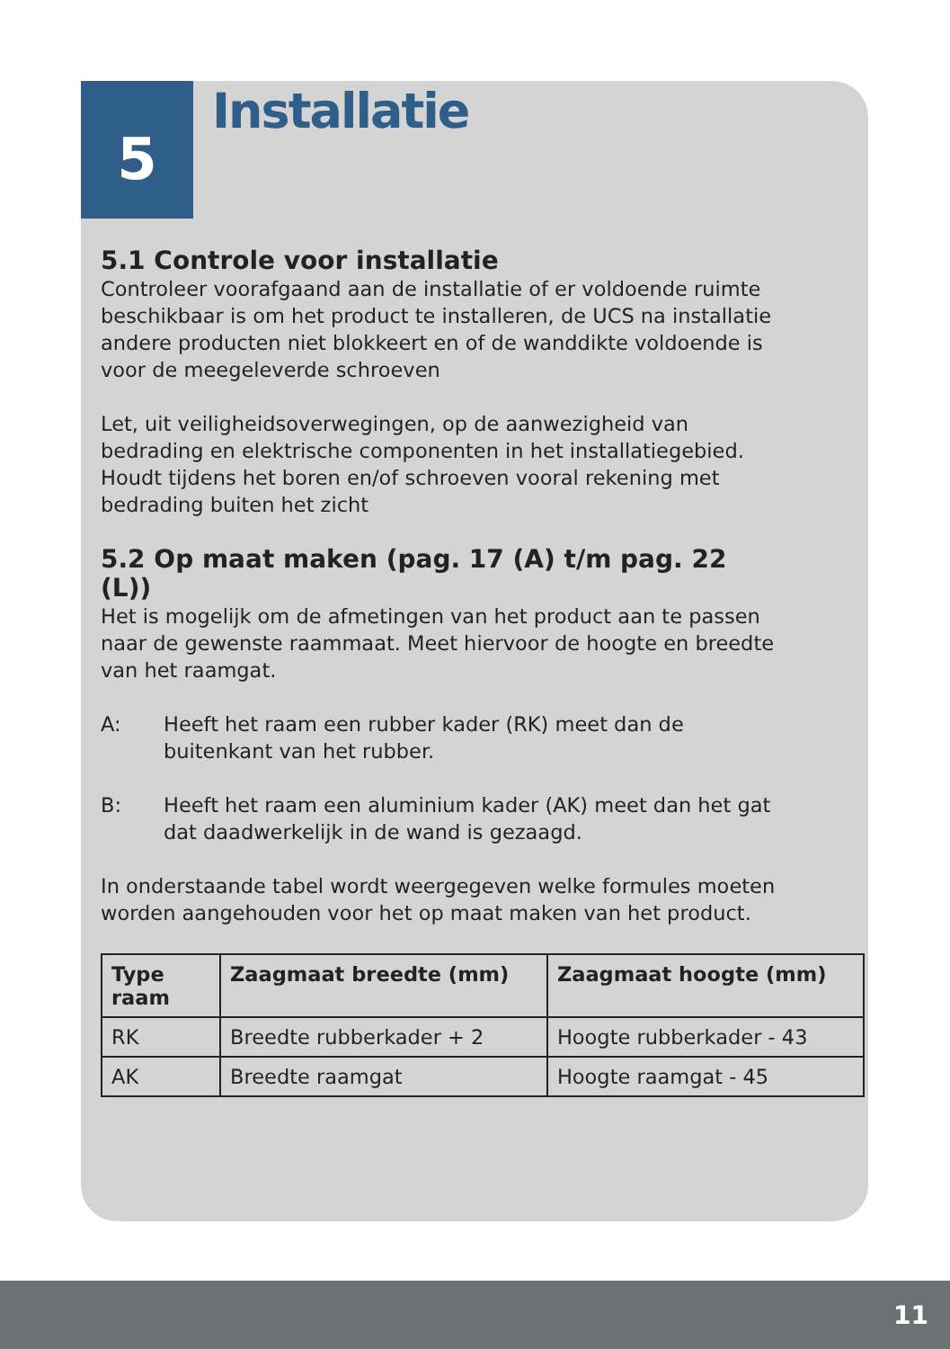5 Installatie
5.1 Controle voor installatie
Controleer voorafgaand aan de installatie of er voldoende ruimte beschikbaar is om het product te installeren, de UCS na installatie andere producten niet blokkeert en of de wanddikte voldoende is voor de meegeleverde schroeven
Let, uit veiligheidsoverwegingen, op de aanwezigheid van bedrading en elektrische componenten in het installatiegebied. Houdt tijdens het boren en/of schroeven vooral rekening met bedrading buiten het zicht
5.2 Op maat maken (pag. 17 (A) t/m pag. 22 (L))
Het is mogelijk om de afmetingen van het product aan te passen naar de gewenste raammaat. Meet hiervoor de hoogte en breedte van het raamgat.
A: Heeft het raam een rubber kader (RK) meet dan de buitenkant van het rubber.
B: Heeft het raam een aluminium kader (AK) meet dan het gat dat daadwerkelijk in de wand is gezaagd.
In onderstaande tabel wordt weergegeven welke formules moeten worden aangehouden voor het op maat maken van het product.
| Type raam | Zaagmaat breedte (mm) | Zaagmaat hoogte (mm) |
| --- | --- | --- |
| RK | Breedte rubberkader + 2 | Hoogte rubberkader - 43 |
| AK | Breedte raamgat | Hoogte raamgat - 45 |
11